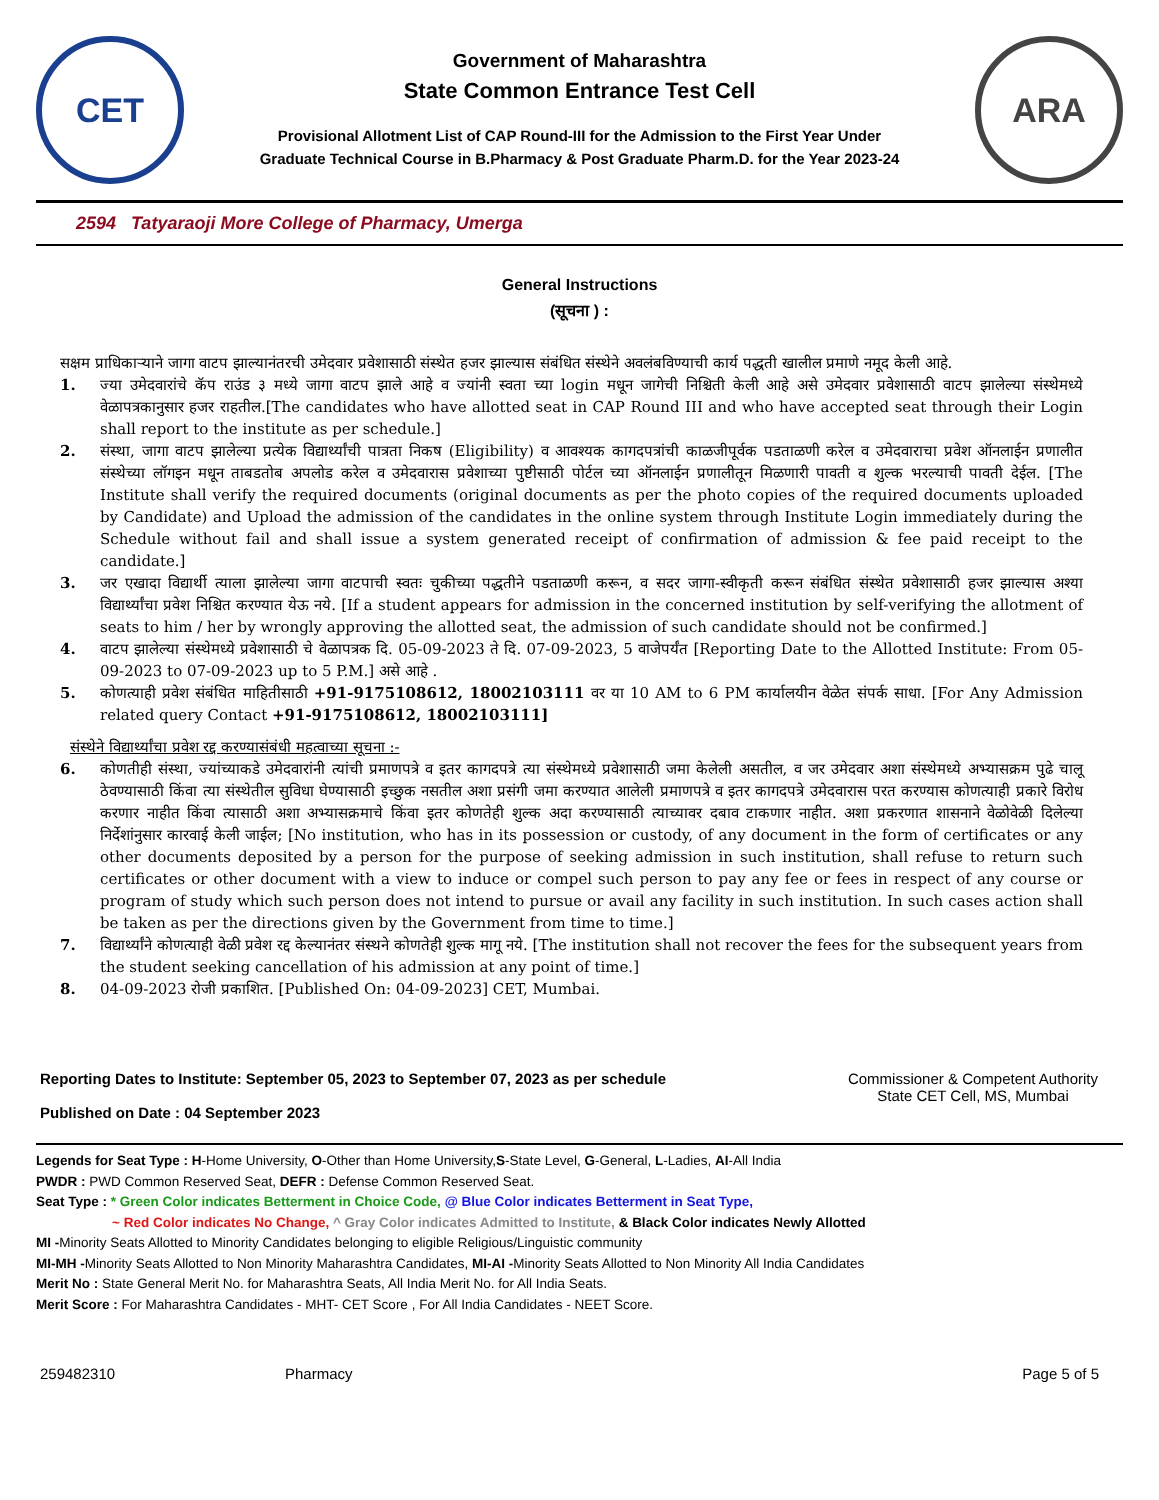CET
Government of Maharashtra
State Common Entrance Test Cell
Provisional Allotment List of CAP Round-III for the Admission to the First Year Under
Graduate Technical Course in B.Pharmacy & Post Graduate Pharm.D. for the Year 2023-24
ARA
2594 Tatyaraoji More College of Pharmacy, Umerga
General Instructions
(सूचना ) :
सक्षम प्राधिकाऱ्याने जागा वाटप झाल्यानंतरची उमेदवार प्रवेशासाठी संस्थेत हजर झाल्यास संबंधित संस्थेने अवलंबविण्याची कार्य पद्धती खालील प्रमाणे नमूद केली आहे.
1. ज्या उमेदवारांचे कॅप राउंड ३ मध्ये जागा वाटप झाले आहे व ज्यांनी स्वता च्या login मधून जागेची निश्चिती केली आहे असे उमेदवार प्रवेशासाठी वाटप झालेल्या संस्थेमध्ये वेळापत्रकानुसार हजर राहतील.[The candidates who have allotted seat in CAP Round III and who have accepted seat through their Login shall report to the institute as per schedule.]
2. संस्था, जागा वाटप झालेल्या प्रत्येक विद्यार्थ्यांची पात्रता निकष (Eligibility) व आवश्यक कागदपत्रांची काळजीपूर्वक पडताळणी करेल व उमेदवाराचा प्रवेश ऑनलाईन प्रणालीत संस्थेच्या लॉगइन मधून ताबडतोब अपलोड करेल व उमेदवारास प्रवेशाच्या पुष्टीसाठी पोर्टल च्या ऑनलाईन प्रणालीतून मिळणारी पावती व शुल्क भरल्याची पावती देईल. [The Institute shall verify the required documents (original documents as per the photo copies of the required documents uploaded by Candidate) and Upload the admission of the candidates in the online system through Institute Login immediately during the Schedule without fail and shall issue a system generated receipt of confirmation of admission & fee paid receipt to the candidate.]
3. जर एखादा विद्यार्थी त्याला झालेल्या जागा वाटपाची स्वतः चुकीच्या पद्धतीने पडताळणी करून, व सदर जागा-स्वीकृती करून संबंधित संस्थेत प्रवेशासाठी हजर झाल्यास अश्या विद्यार्थ्यांचा प्रवेश निश्चित करण्यात येऊ नये. [If a student appears for admission in the concerned institution by self-verifying the allotment of seats to him / her by wrongly approving the allotted seat, the admission of such candidate should not be confirmed.]
4. वाटप झालेल्या संस्थेमध्ये प्रवेशासाठी चे वेळापत्रक दि. 05-09-2023 ते दि. 07-09-2023, 5 वाजेपर्यंत [Reporting Date to the Allotted Institute: From 05-09-2023 to 07-09-2023 up to 5 P.M.] असे आहे .
5. कोणत्याही प्रवेश संबंधित माहितीसाठी +91-9175108612, 18002103111 वर या 10 AM to 6 PM कार्यालयीन वेळेत संपर्क साधा. [For Any Admission related query Contact +91-9175108612, 18002103111]
संस्थेने विद्यार्थ्यांचा प्रवेश रद्द करण्यासंबंधी महत्वाच्या सूचना :-
6. कोणतीही संस्था, ज्यांच्याकडे उमेदवारांनी त्यांची प्रमाणपत्रे व इतर कागदपत्रे त्या संस्थेमध्ये प्रवेशासाठी जमा केलेली असतील, व जर उमेदवार अशा संस्थेमध्ये अभ्यासक्रम पुढे चालू ठेवण्यासाठी किंवा त्या संस्थेतील सुविधा घेण्यासाठी इच्छुक नसतील अशा प्रसंगी जमा करण्यात आलेली प्रमाणपत्रे व इतर कागदपत्रे उमेदवारास परत करण्यास कोणत्याही प्रकारे विरोध करणार नाहीत किंवा त्यासाठी अशा अभ्यासक्रमाचे किंवा इतर कोणतेही शुल्क अदा करण्यासाठी त्याच्यावर दबाव टाकणार नाहीत. अशा प्रकरणात शासनाने वेळोवेळी दिलेल्या निर्देशांनुसार कारवाई केली जाईल; [No institution, who has in its possession or custody, of any document in the form of certificates or any other documents deposited by a person for the purpose of seeking admission in such institution, shall refuse to return such certificates or other document with a view to induce or compel such person to pay any fee or fees in respect of any course or program of study which such person does not intend to pursue or avail any facility in such institution. In such cases action shall be taken as per the directions given by the Government from time to time.]
7. विद्यार्थ्यांने कोणत्याही वेळी प्रवेश रद्द केल्यानंतर संस्थने कोणतेही शुल्क मागू नये. [The institution shall not recover the fees for the subsequent years from the student seeking cancellation of his admission at any point of time.]
8. 04-09-2023 रोजी प्रकाशित. [Published On: 04-09-2023] CET, Mumbai.
Reporting Dates to Institute: September 05, 2023 to September 07, 2023 as per schedule
Published on Date : 04 September 2023
Commissioner & Competent Authority
State CET Cell, MS, Mumbai
Legends for Seat Type : H-Home University, O-Other than Home University,S-State Level, G-General, L-Ladies, AI-All India
PWDR : PWD Common Reserved Seat, DEFR : Defense Common Reserved Seat.
Seat Type : * Green Color indicates Betterment in Choice Code, @ Blue Color indicates Betterment in Seat Type,
~ Red Color indicates No Change, ^ Gray Color indicates Admitted to Institute, & Black Color indicates Newly Allotted
MI -Minority Seats Allotted to Minority Candidates belonging to eligible Religious/Linguistic community
MI-MH -Minority Seats Allotted to Non Minority Maharashtra Candidates, MI-AI -Minority Seats Allotted to Non Minority All India Candidates
Merit No : State General Merit No. for Maharashtra Seats, All India Merit No. for All India Seats.
Merit Score : For Maharashtra Candidates - MHT- CET Score , For All India Candidates - NEET Score.
259482310 Pharmacy Page 5 of 5